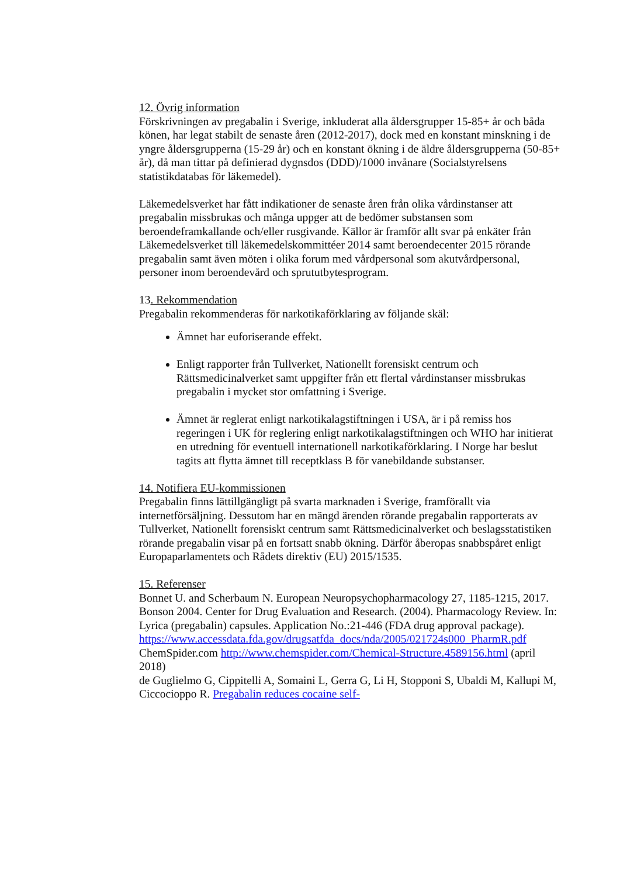12. Övrig information
Förskrivningen av pregabalin i Sverige, inkluderat alla åldersgrupper 15-85+ år och båda könen, har legat stabilt de senaste åren (2012-2017), dock med en konstant minskning i de yngre åldersgrupperna (15-29 år) och en konstant ökning i de äldre åldersgrupperna (50-85+ år), då man tittar på definierad dygnsdos (DDD)/1000 invånare (Socialstyrelsens statistikdatabas för läkemedel).
Läkemedelsverket har fått indikationer de senaste åren från olika vårdinstanser att pregabalin missbrukas och många uppger att de bedömer substansen som beroendeframkallande och/eller rusgivande. Källor är framför allt svar på enkäter från Läkemedelsverket till läkemedelskommittéer 2014 samt beroendecenter 2015 rörande pregabalin samt även möten i olika forum med vårdpersonal som akutvårdpersonal, personer inom beroendevård och sprututbytesprogram.
13. Rekommendation
Pregabalin rekommenderas för narkotikaförklaring av följande skäl:
Ämnet har euforiserande effekt.
Enligt rapporter från Tullverket, Nationellt forensiskt centrum och Rättsmedicinalverket samt uppgifter från ett flertal vårdinstanser missbrukas pregabalin i mycket stor omfattning i Sverige.
Ämnet är reglerat enligt narkotikalagstiftningen i USA, är i på remiss hos regeringen i UK för reglering enligt narkotikalagstiftningen och WHO har initierat en utredning för eventuell internationell narkotikaförklaring. I Norge har beslut tagits att flytta ämnet till receptklass B för vanebildande substanser.
14. Notifiera EU-kommissionen
Pregabalin finns lättillgängligt på svarta marknaden i Sverige, framförallt via internetförsäljning. Dessutom har en mängd ärenden rörande pregabalin rapporterats av Tullverket, Nationellt forensiskt centrum samt Rättsmedicinalverket och beslagsstatistiken rörande pregabalin visar på en fortsatt snabb ökning. Därför åberopas snabbspåret enligt Europaparlamentets och Rådets direktiv (EU) 2015/1535.
15. Referenser
Bonnet U. and Scherbaum N. European Neuropsychopharmacology 27, 1185-1215, 2017.
Bonson 2004. Center for Drug Evaluation and Research. (2004). Pharmacology Review. In: Lyrica (pregabalin) capsules. Application No.:21-446 (FDA drug approval package).
https://www.accessdata.fda.gov/drugsatfda_docs/nda/2005/021724s000_PharmR.pdf
ChemSpider.com http://www.chemspider.com/Chemical-Structure.4589156.html (april 2018)
de Guglielmo G, Cippitelli A, Somaini L, Gerra G, Li H, Stopponi S, Ubaldi M, Kallupi M, Ciccocioppo R. Pregabalin reduces cocaine self-